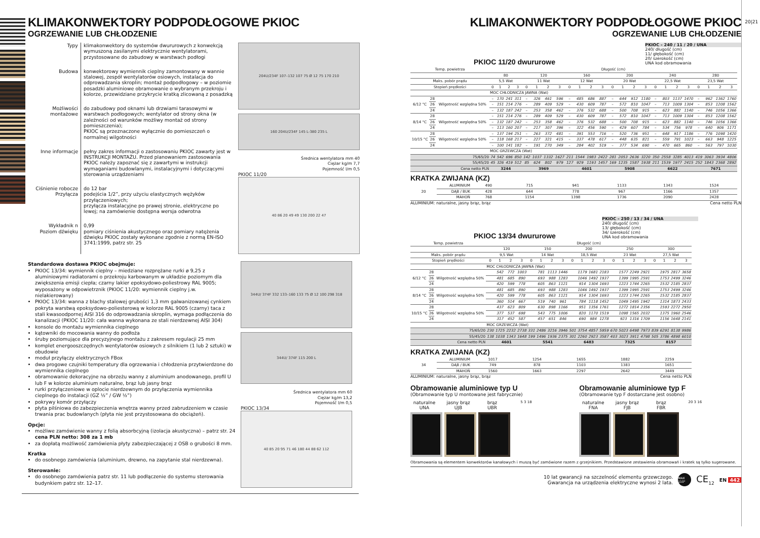KLIMAKONWEKTORY PODPODŁOGOWE PKIOC
OGRZEWANIE LUB CHŁODZENIE
Typy
klimakonwektory do systemów dwururowych z konwekcją wymuszoną zasilanymi elektrycznie wentylatorami, przystosowane do zabudowy w warstwach podłogi
Budowa
konwektorowy wymiennik cieplny zamontowany w wannie stalowej, zespół wentylatorów osiowych, instalacja do odprowadzania skroplin; montaż podpodłogowy – w poziomie posadzki aluminiowe obramowanie o wybranym przekroju i kolorze, przewidziane przykrycie kratką zlicowaną z posadzką
Możliwości montażowe
do zabudowy pod oknami lub drzwiami tarasowymi w warstwach podłogowych; wentylator od strony okna (w zależności od warunków możliwy montaż od strony pomieszczenia);
PKIOC są przeznaczone wyłącznie do pomieszczeń o normalnej wilgotności
Inne informacje
pełny zakres informacji o zastosowaniu PKIOC zawarty jest w INSTRUKCJI MONTAŻU. Przed planowaniem zastosowania PKIOC należy zapoznać się z zawartymi w instrukcji wymaganiami budowlanymi, instalacyjnymi i dotyczącymi sterowania urządzeniami
Ciśnienie robocze
Przyłącza
do 12 bar
podejścia 1/2”, przy użyciu elastycznych wężyków przyłączeniowych;
przyłącza instalacyjne po prawej stronie, elektryczne po lewej; na zamówienie dostępna wersja odwrotna
Wykładnik n
Poziom dźwięku
0,99
pomiary ciśnienia akustycznego oraz pomiary natężenia dźwięku PKIOC zostały wykonane zgodnie z normą EN-ISO 3741:1999, patrz str. 25
204U/234F 107–132 107 75 Ø 12 75 170 210
160 204U/234F 145 L-380 235 L
Średnica wentylatora mm 40
Ciężar kg/m 7,7
Pojemność l/m 0,5
PKIOC 11/20
40 86 20 49 49 130 200 22 47
Standardowa dostawa PKIOC obejmuje:
PKIOC 13/34: wymiennik cieplny – miedziane rozprężane rurki ø 9,25 z aluminiowymi radiatorami o przekroju karbowanym w układzie poziomym dla zwiększenia emisji ciepła; czarny lakier epoksydowo-poliestrowy RAL 9005; wyposażony w odpowietrznik (PKIOC 11/20: wymiennik cieplny j.w. nielakierowany)
PKIOC 13/34: wanna z blachy stalowej grubości 1,3 mm galwanizowanej cynkiem pokryta warstwą epoksydowo-poliesterową w kolorze RAL 9005 (czarny) taca z stali kwasoodpornej AISI 316 do odprowadzania skroplin, wymaga podłączenia do kanalizacji (PKIOC 11/20: cała wanna wykonana ze stali nierdzewnej AISI 304)
konsole do montażu wymiennika cieplnego
kątowniki do mocowania wanny do podłoża
śruby poziomujące dla precyzyjnego montażu z zakresem regulacji 25 mm
komplet energooszczędnych wentylatorów osiowych z silnikiem (1 lub 2 sztuki) w obudowie
moduł przyłączy elektrycznych FBox
dwa progowe czujniki temperatury dla ogrzewania i chłodzenia przytwierdzone do wymiennika cieplnego
obramowanie dekoracyjne na obrzeżu wanny z aluminium anodowanego, profil U lub F w kolorze aluminium naturalne, brąz lub jasny brąz
rurki przyłączeniowe w oplocie nierdzewnym do przyłączenia wymiennika cieplnego do instalacji (GZ ½” / GW ½”)
pokrywy komór przyłączy
płyta pilśniowa do zabezpieczenia wnętrza wanny przed zabrudzeniem w czasie trwania prac budowlanych (płyta nie jest przystosowana do obciążeń).
Opcje:
możliwe zamówienie wanny z folią absorbcyjną (izolacja akustyczna) – patrz str. 24 cena PLN netto: 308 za 1 mb
za dopłatą możliwość zamówienia płyty zabezpieczającej z OSB o grubości 8 mm.
Kratka
do osobnego zamówienia (aluminium, drewno, na zapytanie stal nierdzewna).
Sterowanie:
do osobnego zamówienia patrz str. 11 lub podłączenie do systemu sterowania budynkiem patrz str. 12–17.
344U/ 374F 332 133–160 133 75 Ø 12 100 298 318
344U/ 374F 115 200 L
Średnica wentylatora mm 60
Ciężar kg/m 13,2
Pojemność l/m 0,5
PKIOC 13/34
40 85 20 95 71 46 180 44 88 62 112
KLIMAKONWEKTORY PODPODŁOGOWE PKIOC
OGRZEWANIE LUB CHŁODZENIE
PKIOC 11/20 dwururowe
PKIOC – 240 / 11 / 20 / UNA
240/ długość (cm)
11/ głębokość (cm)
20/ szerokość (cm)
UNA kod obramowania
| Temp. powietrza | | | Długość (cm) | | | | | | | | | | | | | | | | | | | | | | | |
| | | | 80 | | | | 120 | | | | 160 | | | | 200 | | | | 240 | | | | 280 | | | |
| Maks. pobór prądu | | | 5,5 Wat | | | | 11 Wat | | | | 12 Wat | | | | 20 Wat | | | | 22,5 Wat | | | | 23,5 Wat | | | |
| Stopień prędkości | | | 0 | 1 | 2 | 3 | 0 | 1 | 2 | 3 | 0 | 1 | 2 | 3 | 0 | 1 | 2 | 3 | 0 | 1 | 2 | 3 | 0 | 1 | 2 | 3 |
| | | | MOC CHŁODNICZA JAWNA (Wat) | | | | | | | | | | | | | | | | | | | | | | | |
| 6/12 °C | 28 | Wilgotność względna 50% | – | 170 | 241 | 311 | – | 326 | 461 | 596 | – | 485 | 686 | 887 | – | 644 | 912 | 1180 | – | 803 | 1137 | 1470 | – | 962 | 1362 | 1760 |
| | 26 | | – | 151 | 214 | 276 | – | 289 | 409 | 529 | – | 430 | 609 | 787 | – | 572 | 810 | 1047 | – | 713 | 1009 | 1304 | – | 853 | 1208 | 1562 |
| | 24 | | – | 132 | 187 | 242 | – | 253 | 358 | 462 | – | 376 | 532 | 688 | – | 500 | 708 | 915 | – | 623 | 882 | 1140 | – | 746 | 1056 | 1366 |
| 8/14 °C | 28 | Wilgotność względna 50% | – | 151 | 214 | 276 | – | 289 | 409 | 529 | – | 430 | 609 | 787 | – | 572 | 810 | 1047 | – | 713 | 1009 | 1304 | – | 853 | 1208 | 1562 |
| | 26 | | – | 132 | 187 | 242 | – | 253 | 358 | 462 | – | 376 | 532 | 688 | – | 500 | 708 | 915 | – | 623 | 882 | 1140 | – | 746 | 1056 | 1366 |
| | 24 | | – | 113 | 160 | 207 | – | 217 | 307 | 396 | – | 322 | 456 | 590 | – | 429 | 607 | 784 | – | 534 | 756 | 978 | – | 640 | 906 | 1171 |
| 10/15 °C | 28 | Wilgotność względna 50% | – | 137 | 194 | 251 | – | 263 | 372 | 481 | – | 391 | 553 | 716 | – | 520 | 736 | 951 | – | 648 | 917 | 1186 | – | 776 | 1098 | 1420 |
| | 26 | | – | 118 | 168 | 217 | – | 227 | 321 | 415 | – | 337 | 478 | 617 | – | 448 | 635 | 821 | – | 559 | 791 | 1023 | – | 663 | 948 | 1225 |
| | 24 | | – | 100 | 141 | 182 | – | 191 | 270 | 349 | – | 284 | 402 | 519 | – | 377 | 534 | 690 | – | 470 | 665 | 860 | – | 563 | 797 | 1030 |
| | | | MOC GRZEWCZA (Wat) | | | | | | | | | | | | | | | | | | | | | | | |
| 75/65/20 | | | 74 | 542 | 696 | 850 | 142 | 1037 | 1332 | 1627 | 211 | 1544 | 1983 | 2422 | 281 | 2053 | 2636 | 3220 | 350 | 2558 | 3285 | 4013 | 419 | 3063 | 3934 | 4806 |
| 55/45/20 | | | 45 | 326 | 419 | 512 | 85 | 624 | 802 | 979 | 127 | 929 | 1193 | 1457 | 169 | 1235 | 1587 | 1938 | 211 | 1539 | 1977 | 2415 | 252 | 1843 | 2368 | 2892 |
| Cena netto PLN | | | 3244 | | | | 3969 | | | | 4601 | | | | 5908 | | | | 6622 | | | | 7671 | | | |
KRATKA ZWIJANA (KZ)
| 20 | ALUMINIUM | 490 | 715 | 941 | 1133 | 1343 | 1524 |
| | DĄB / BUK | 428 | 644 | 778 | 967 | 1166 | 1357 |
| | MAHOŃ | 768 | 1154 | 1398 | 1736 | 2090 | 2428 |
ALUMINIUM: naturalne, jasny brąz, brąz Cena netto PLN
PKIOC 13/34 dwururowe
PKIOC – 250 / 13 / 34 / UNA
240/ długość (cm)
13/ głębokość (cm)
34/ szerokość (cm)
UNA kod obramowania
| Temp. powietrza | | | Długość (cm) | | | | | | | | | | | | | | | | | | | |
| | | | 120 | | | | 150 | | | | 200 | | | | 250 | | | | 300 | | | |
| Maks. pobór prądu | | | 9,5 Wat | | | | 14 Wat | | | | 18,5 Wat | | | | 23 Wat | | | | 27,5 Wat | | | |
| Stopień prędkości | | | 0 | 1 | 2 | 3 | 0 | 1 | 2 | 3 | 0 | 1 | 2 | 3 | 0 | 1 | 2 | 3 | 0 | 1 | 2 | 3 |
| | | | MOC CHŁODNICZA JAWNA (Wat) | | | | | | | | | | | | | | | | | | | |
| 6/12 °C | 28 | Wilgotność względna 50% | | 542 | 772 | 1003 | | 781 | 1113 | 1446 | | 1179 | 1681 | 2183 | | 1577 | 2249 | 2921 | | 1975 | 2817 | 3658 |
| | 26 | | | 481 | 685 | 890 | | 693 | 988 | 1283 | | 1046 | 1492 | 1937 | | 1399 | 1995 | 2591 | | 1753 | 2499 | 3246 |
| | 24 | | | 420 | 599 | 778 | | 605 | 863 | 1121 | | 914 | 1304 | 1693 | | 1223 | 1744 | 2265 | | 1532 | 2185 | 2837 |
| 8/14 °C | 28 | Wilgotność względna 50% | | 481 | 685 | 890 | | 693 | 988 | 1283 | | 1046 | 1492 | 1937 | | 1399 | 1995 | 2591 | | 1753 | 2499 | 3246 |
| | 26 | | | 420 | 599 | 778 | | 605 | 863 | 1121 | | 914 | 1304 | 1693 | | 1223 | 1744 | 2265 | | 1532 | 2185 | 2837 |
| | 24 | | | 360 | 514 | 667 | | 519 | 740 | 961 | | 784 | 1118 | 1452 | | 1049 | 1495 | 1942 | | 1314 | 1873 | 2433 |
| 10/15 °C | 28 | Wilgotność względna 50% | | 437 | 623 | 809 | | 630 | 898 | 1166 | | 951 | 1356 | 1761 | | 1272 | 1814 | 2356 | | 1593 | 2272 | 2950 |
| | 26 | | | 377 | 537 | 698 | | 543 | 775 | 1006 | | 820 | 1170 | 1519 | | 1098 | 1565 | 2032 | | 1375 | 1960 | 2546 |
| | 24 | | | 317 | 452 | 587 | | 457 | 651 | 846 | | 690 | 984 | 1278 | | 923 | 1316 | 1709 | | 1156 | 1648 | 2141 |
| | | | MOC GRZEWCZA (Wat) | | | | | | | | | | | | | | | | | | | |
| 75/65/20 | | | 230 | 1725 | 2232 | 2738 | 331 | 2486 | 3216 | 3946 | 501 | 3754 | 4857 | 5959 | 670 | 5023 | 6498 | 7973 | 839 | 6291 | 8138 | 9986 |
| 55/45/20 | | | 138 | 1038 | 1343 | 1648 | 199 | 1496 | 1936 | 2375 | 301 | 2260 | 2923 | 3587 | 403 | 3023 | 3911 | 4798 | 505 | 3786 | 4898 | 6010 |
| Cena netto PLN | | | 4601 | | | | 5541 | | | | 6483 | | | | 7325 | | | | 8157 | | | |
KRATKA ZWIJANA (KZ)
| 34 | ALUMINIUM | 1017 | 1254 | 1655 | 1882 | 2259 |
| | DĄB / BUK | 749 | 878 | 1103 | 1383 | 1651 |
| | MAHOŃ | 1560 | 1663 | 2297 | 2642 | 3449 |
ALUMINIUM: naturalne, jasny brąz, brąz Cena netto PLN
Obramowanie aluminiowe typ U
(Obramowanie typ U montowane jest fabrycznie)
naturalne
UNA
jasny brąz
UJB
brąz
UBR
5 3 18
Obramowanie aluminiowe typ F
(Obramowanie typ F dostarczane jest osobno)
naturalne
FNA
jasny brąz
FJB
brąz
FBR
20 3 16
Obramowania są elementem konwektorów kanałowych i muszą być zamówione razem z grzejnikiem. Przedstawione zestawienia obramowań i kratek są tylko sugerowane.
10 lat gwarancji na szczelność elementu grzewczego.
Gwarancja na urządzenia elektryczne wynosi 2 lata.
MAX 110°
CE<sub>12</sub> EN 442
20|21